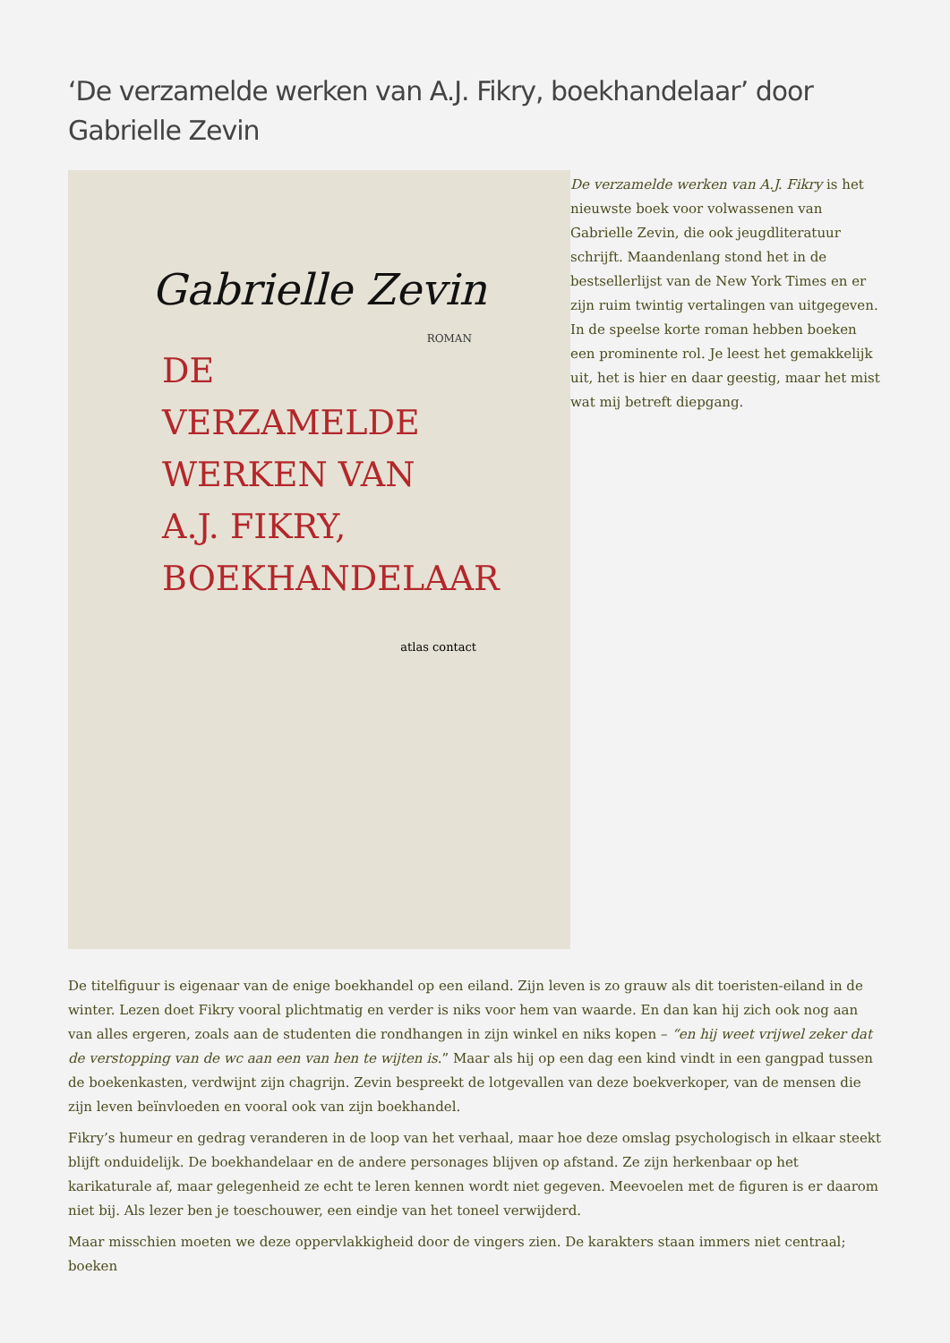‘De verzamelde werken van A.J. Fikry, boekhandelaar’ door Gabrielle Zevin
Gabrielle Zevin
ROMAN
DE
VERZAMELDE
WERKEN VAN
A.J. FIKRY,
BOEKHANDELAAR
atlas contact
De verzamelde werken van A.J. Fikry is het nieuwste boek voor volwassenen van Gabrielle Zevin, die ook jeugdliteratuur schrijft. Maandenlang stond het in de bestsellerlijst van de New York Times en er zijn ruim twintig vertalingen van uitgegeven. In de speelse korte roman hebben boeken een prominente rol. Je leest het gemakkelijk uit, het is hier en daar geestig, maar het mist wat mij betreft diepgang.
De titelfiguur is eigenaar van de enige boekhandel op een eiland. Zijn leven is zo grauw als dit toeristen-eiland in de winter. Lezen doet Fikry vooral plichtmatig en verder is niks voor hem van waarde. En dan kan hij zich ook nog aan van alles ergeren, zoals aan de studenten die rondhangen in zijn winkel en niks kopen – “en hij weet vrijwel zeker dat de verstopping van de wc aan een van hen te wijten is.” Maar als hij op een dag een kind vindt in een gangpad tussen de boekenkasten, verdwijnt zijn chagrijn. Zevin bespreekt de lotgevallen van deze boekverkoper, van de mensen die zijn leven beïnvloeden en vooral ook van zijn boekhandel.
Fikry’s humeur en gedrag veranderen in de loop van het verhaal, maar hoe deze omslag psychologisch in elkaar steekt blijft onduidelijk. De boekhandelaar en de andere personages blijven op afstand. Ze zijn herkenbaar op het karikaturale af, maar gelegenheid ze echt te leren kennen wordt niet gegeven. Meevoelen met de figuren is er daarom niet bij. Als lezer ben je toeschouwer, een eindje van het toneel verwijderd.
Maar misschien moeten we deze oppervlakkigheid door de vingers zien. De karakters staan immers niet centraal; boeken